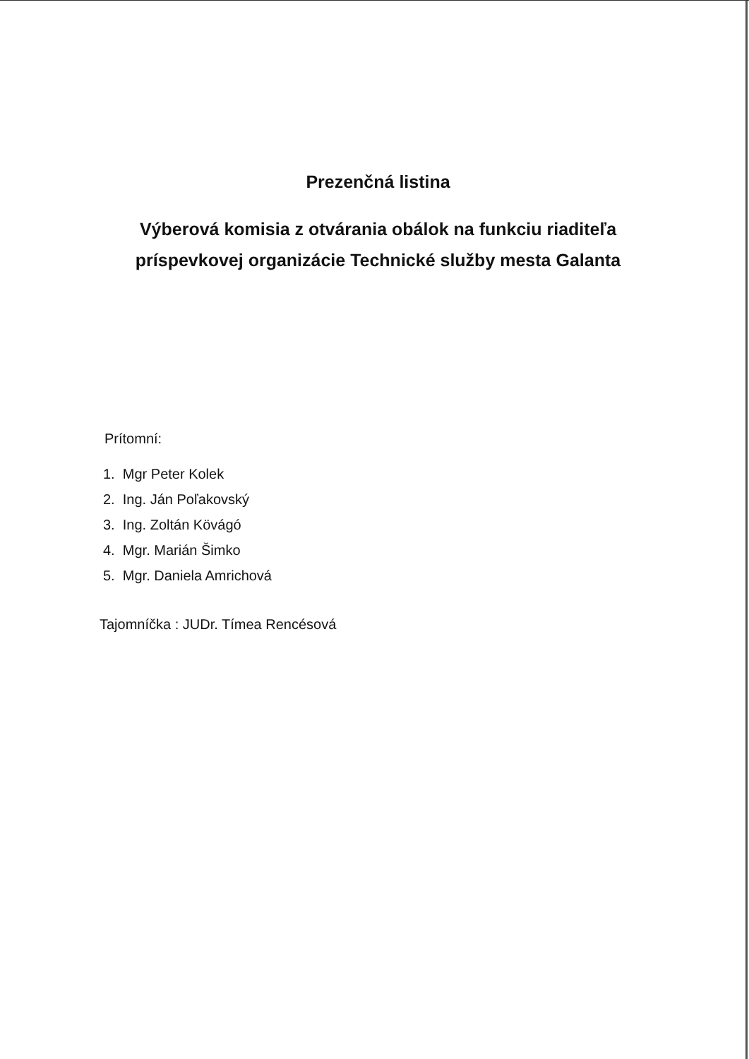Prezenčná listina
Výberová komisia z otvárania obálok na funkciu riaditeľa
príspevkovej organizácie Technické služby mesta Galanta
Prítomní:
1. Mgr Peter Kolek
2. Ing. Ján Poľakovský
3. Ing. Zoltán Kövágó
4. Mgr. Marián Šimko
5. Mgr. Daniela Amrichová
Tajomníčka : JUDr. Tímea Rencésová